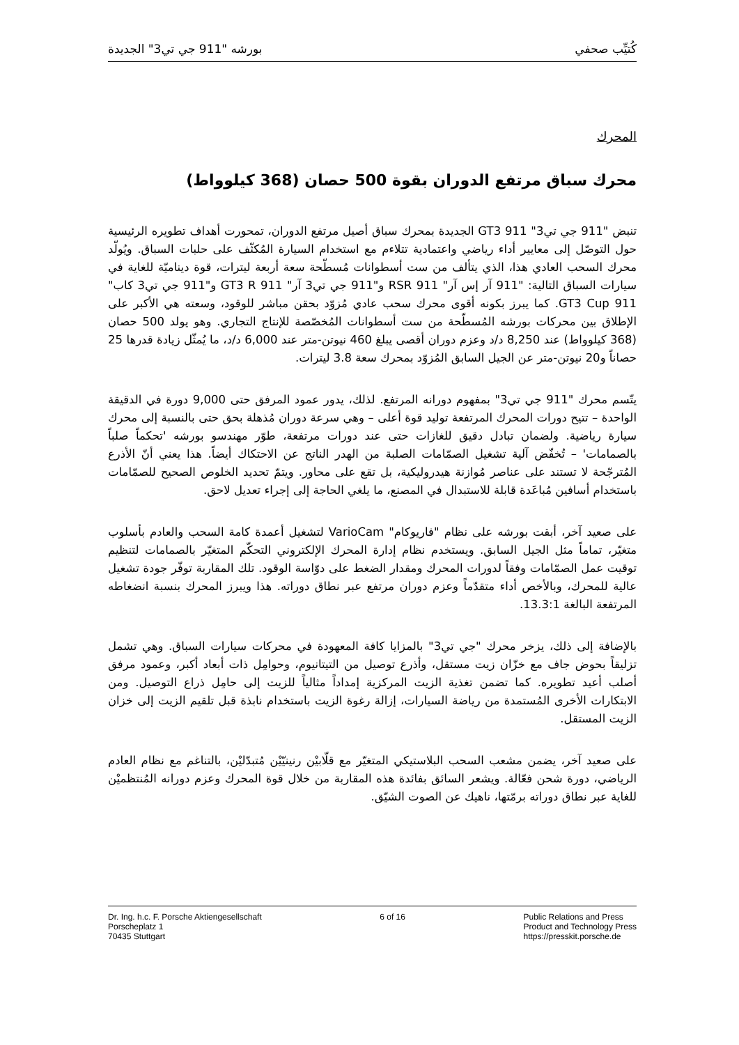كُتيِّب صحفي بورشه "911 جي تي3" الجديدة
المحرك
محرك سباق مرتفع الدوران بقوة 500 حصان (368 كيلوواط)
تنبض "911 جي تي3" 911 GT3 الجديدة بمحرك سباق أصيل مرتفع الدوران، تمحورت أهداف تطويره الرئيسية حول التوصّل إلى معايير أداء رياضي واعتمادية تتلاءم مع استخدام السيارة المُكثّف على حلبات السباق. ويُولّد محرك السحب العادي هذا، الذي يتألف من ست أسطوانات مُسطّحة سعة أربعة ليترات، قوة ديناميّة للغاية في سيارات السباق التالية: "911 آر إس آر" 911 RSR و"911 جي تي3 آر" 911 GT3 R و"911 جي تي3 كاب" 911 GT3 Cup. كما يبرز بكونه أقوى محرك سحب عادي مُزوّد بحقن مباشر للوقود، وسعته هي الأكبر على الإطلاق بين محركات بورشه المُسطّحة من ست أسطوانات المُخصّصة للإنتاج التجاري. وهو يولد 500 حصان (368 كيلوواط) عند 8,250 د/د وعزم دوران أقصى يبلغ 460 نيوتن-متر عند 6,000 د/د، ما يُمثّل زيادة قدرها 25 حصاناً و20 نيوتن-متر عن الجيل السابق المُزوّد بمحرك سعة 3.8 ليترات.
يتّسم محرك "911 جي تي3" بمفهوم دورانه المرتفع. لذلك، يدور عمود المرفق حتى 9,000 دورة في الدقيقة الواحدة – تتيح دورات المحرك المرتفعة توليد قوة أعلى – وهي سرعة دوران مُذهلة بحق حتى بالنسبة إلى محرك سيارة رياضية. ولضمان تبادل دقيق للغازات حتى عند دورات مرتفعة، طوّر مهندسو بورشه 'تحكماً صلباً بالصمامات' – تُخفّض آلية تشغيل الصمّامات الصلبة من الهدر الناتج عن الاحتكاك أيضاً. هذا يعني أنّ الأذرع المُترجّحة لا تستند على عناصر مُوازنة هيدروليكية، بل تقع على محاور. ويتمّ تحديد الخلوص الصحيح للصمّامات باستخدام أسافين مُباعَدة قابلة للاستبدال في المصنع، ما يلغي الحاجة إلى إجراء تعديل لاحق.
على صعيد آخر، أبقت بورشه على نظام "فاريوكام" VarioCam لتشغيل أعمدة كامة السحب والعادم بأسلوب متغيّر، تماماً مثل الجيل السابق. ويستخدم نظام إدارة المحرك الإلكتروني التحكّم المتغيّر بالصمامات لتنظيم توقيت عمل الصمّامات وفقاً لدورات المحرك ومقدار الضغط على دوّاسة الوقود. تلك المقاربة توفّر جودة تشغيل عالية للمحرك، وبالأخص أداء متقدّماً وعزم دوران مرتفع عبر نطاق دوراته. هذا ويبرز المحرك بنسبة انضغاطه المرتفعة البالغة 13.3:1.
بالإضافة إلى ذلك، يزخر محرك "جي تي3" بالمزايا كافة المعهودة في محركات سيارات السباق. وهي تشمل تزليقاً بحوض جاف مع خزّان زيت مستقل، وأذرع توصيل من التيتانيوم، وحوامِل ذات أبعاد أكبر، وعمود مرفق أصلب أعيد تطويره. كما تضمن تغذية الزيت المركزية إمداداً مثالياً للزيت إلى حامِل ذراع التوصيل. ومن الابتكارات الأخرى المُستمدة من رياضة السيارات، إزالة رغوة الزيت باستخدام نابذة قبل تلقيم الزيت إلى خزان الزيت المستقل.
على صعيد آخر، يضمن مشعب السحب البلاستيكي المتغيّر مع قلّابيْن رنينيّيْن مُتبدّليْن، بالتناغم مع نظام العادم الرياضي، دورة شحن فعّالة. ويشعر السائق بفائدة هذه المقاربة من خلال قوة المحرك وعزم دورانه المُنتظميْن للغاية عبر نطاق دوراته برمّتها، ناهيك عن الصوت الشيّق.
Dr. Ing. h.c. F. Porsche Aktiengesellschaft
Porscheplatz 1
70435 Stuttgart
6 of 16 Public Relations and Press
Product and Technology Press
https://presskit.porsche.de